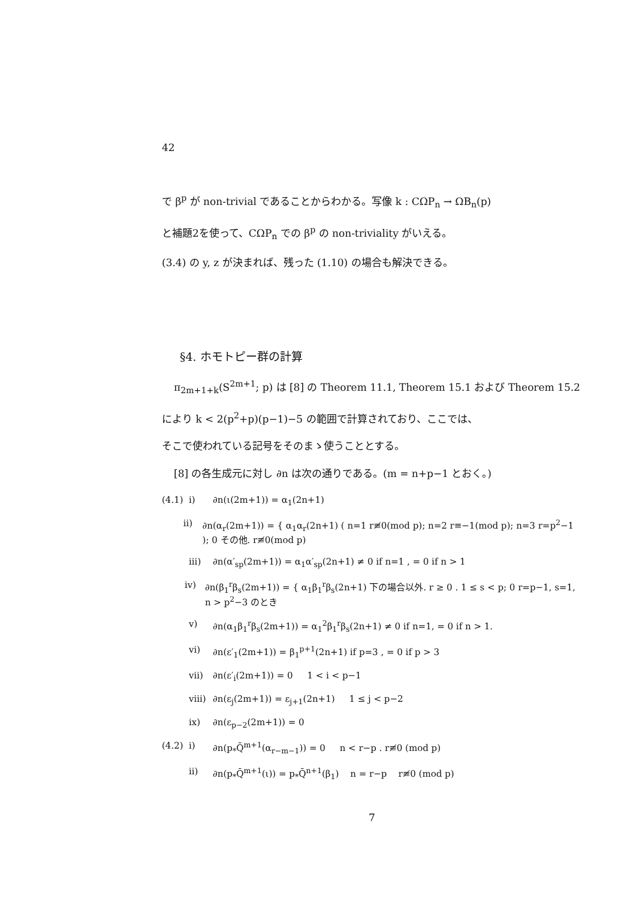42
で β<sup>p</sup> が non-trivial であることからわかる。写像 k : CΩP<sub>n</sub> → ΩB<sub>n</sub>(p)
と補題2を使って、CΩP<sub>n</sub> での β<sup>p</sup> の non-triviality がいえる。
(3.4) の y, z が決まれば、残った (1.10) の場合も解決できる。
§4. ホモトピー群の計算
π<sub>2m+1+k</sub>(S<sup>2m+1</sup>; p) は [8] の Theorem 11.1, Theorem 15.1 および Theorem 15.2
により k < 2(p<sup>2</sup>+p)(p−1)−5 の範囲で計算されており、ここでは、
そこで使われている記号をそのまゝ使うこととする。
[8] の各生成元に対し ∂n は次の通りである。(m = n+p−1 とおく。)
(4.1) i) ∂n(ι(2m+1)) = α<sub>1</sub>(2n+1)
ii) ∂n(α<sub>r</sub>(2m+1)) = { α<sub>1</sub>α<sub>r</sub>(2n+1) ( n=1 r≢0(mod p); n=2 r≡−1(mod p); n=3 r=p<sup>2</sup>−1 ); 0 その他. r≢0(mod p)
iii) ∂n(α′<sub>sp</sub>(2m+1)) = α<sub>1</sub>α′<sub>sp</sub>(2n+1) ≠ 0 if n=1 , = 0 if n > 1
iv) ∂n(β<sub>1</sub><sup>r</sup>β<sub>s</sub>(2m+1)) = { α<sub>1</sub>β<sub>1</sub><sup>r</sup>β<sub>s</sub>(2n+1) 下の場合以外. r ≥ 0 . 1 ≤ s < p; 0 r=p−1, s=1, n > p<sup>2</sup>−3 のとき
v) ∂n(α<sub>1</sub>β<sub>1</sub><sup>r</sup>β<sub>s</sub>(2m+1)) = α<sub>1</sub><sup>2</sup>β<sub>1</sub><sup>r</sup>β<sub>s</sub>(2n+1) ≠ 0 if n=1, = 0 if n > 1.
vi) ∂n(ε′<sub>1</sub>(2m+1)) = β<sub>1</sub><sup>p+1</sup>(2n+1) if p=3 , = 0 if p > 3
vii) ∂n(ε′<sub>i</sub>(2m+1)) = 0 1 < i < p−1
viii) ∂n(ε<sub>j</sub>(2m+1)) = ε<sub>j+1</sub>(2n+1) 1 ≤ j < p−2
ix) ∂n(ε<sub>p−2</sub>(2m+1)) = 0
(4.2) i) ∂n(p<sub>*</sub>Q̄<sup>m+1</sup>(α<sub>r−m−1</sub>)) = 0 n < r−p . r≢0 (mod p)
ii) ∂n(p<sub>*</sub>Q̄<sup>m+1</sup>(ι)) = p<sub>*</sub>Q̄<sup>n+1</sup>(β<sub>1</sub>) n = r−p r≢0 (mod p)
7